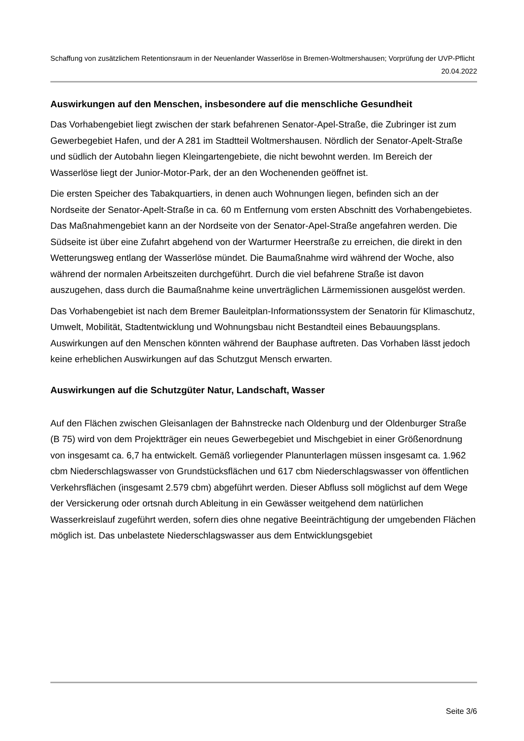Schaffung von zusätzlichem Retentionsraum in der Neuenlander Wasserlöse in Bremen-Woltmershausen; Vorprüfung der UVP-Pflicht
20.04.2022
Auswirkungen auf den Menschen, insbesondere auf die menschliche Gesundheit
Das Vorhabengebiet liegt zwischen der stark befahrenen Senator-Apel-Straße, die Zubringer ist zum Gewerbegebiet Hafen, und der A 281 im Stadtteil Woltmershausen. Nördlich der Senator-Apelt-Straße und südlich der Autobahn liegen Kleingartengebiete, die nicht bewohnt werden. Im Bereich der Wasserlöse liegt der Junior-Motor-Park, der an den Wochenenden geöffnet ist.
Die ersten Speicher des Tabakquartiers, in denen auch Wohnungen liegen, befinden sich an der Nordseite der Senator-Apelt-Straße in ca. 60 m Entfernung vom ersten Abschnitt des Vorhabengebietes. Das Maßnahmengebiet kann an der Nordseite von der Senator-Apel-Straße angefahren werden. Die Südseite ist über eine Zufahrt abgehend von der Warturmer Heerstraße zu erreichen, die direkt in den Wetterungsweg entlang der Wasserlöse mündet. Die Baumaßnahme wird während der Woche, also während der normalen Arbeitszeiten durchgeführt. Durch die viel befahrene Straße ist davon auszugehen, dass durch die Baumaßnahme keine unverträglichen Lärmemissionen ausgelöst werden.
Das Vorhabengebiet ist nach dem Bremer Bauleitplan-Informationssystem der Senatorin für Klimaschutz, Umwelt, Mobilität, Stadtentwicklung und Wohnungsbau nicht Bestandteil eines Bebauungsplans. Auswirkungen auf den Menschen könnten während der Bauphase auftreten. Das Vorhaben lässt jedoch keine erheblichen Auswirkungen auf das Schutzgut Mensch erwarten.
Auswirkungen auf die Schutzgüter Natur, Landschaft, Wasser
Auf den Flächen zwischen Gleisanlagen der Bahnstrecke nach Oldenburg und der Oldenburger Straße (B 75) wird von dem Projektträger ein neues Gewerbegebiet und Mischgebiet in einer Größenordnung von insgesamt ca. 6,7 ha entwickelt. Gemäß vorliegender Planunterlagen müssen insgesamt ca. 1.962 cbm Niederschlagswasser von Grundstücksflächen und 617 cbm Niederschlagswasser von öffentlichen Verkehrsflächen (insgesamt 2.579 cbm) abgeführt werden. Dieser Abfluss soll möglichst auf dem Wege der Versickerung oder ortsnah durch Ableitung in ein Gewässer weitgehend dem natürlichen Wasserkreislauf zugeführt werden, sofern dies ohne negative Beeinträchtigung der umgebenden Flächen möglich ist. Das unbelastete Niederschlagswasser aus dem Entwicklungsgebiet
Seite 3/6